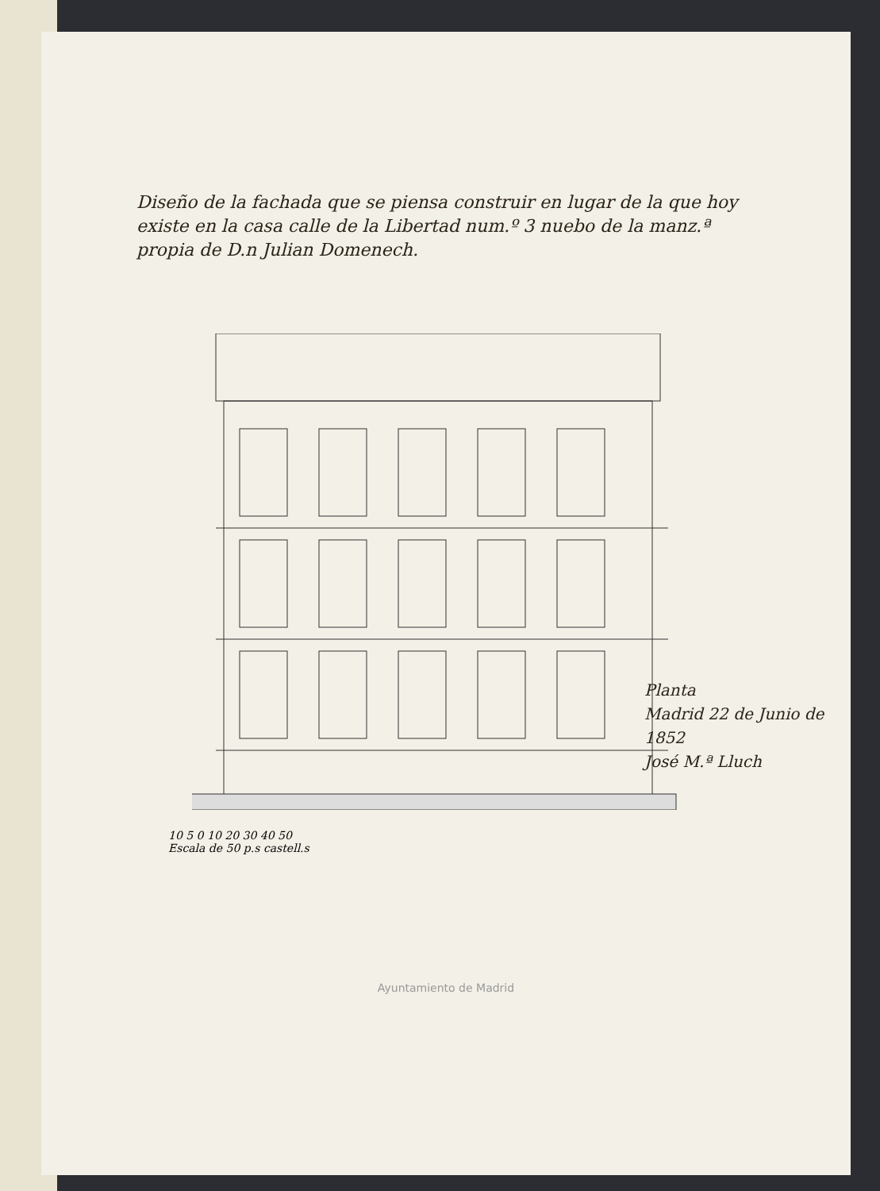Diseño de la fachada que se piensa construir en lugar de la que hoy existe en la casa calle de la Libertad num.º 3 nuebo de la manz.ª propia de D.n Julian Domenech.
Planta
Madrid 22 de Junio de 1852
José M.ª Lluch
10 5 0 10 20 30 40 50
Escala de 50 p.s castell.s
Ayuntamiento de Madrid